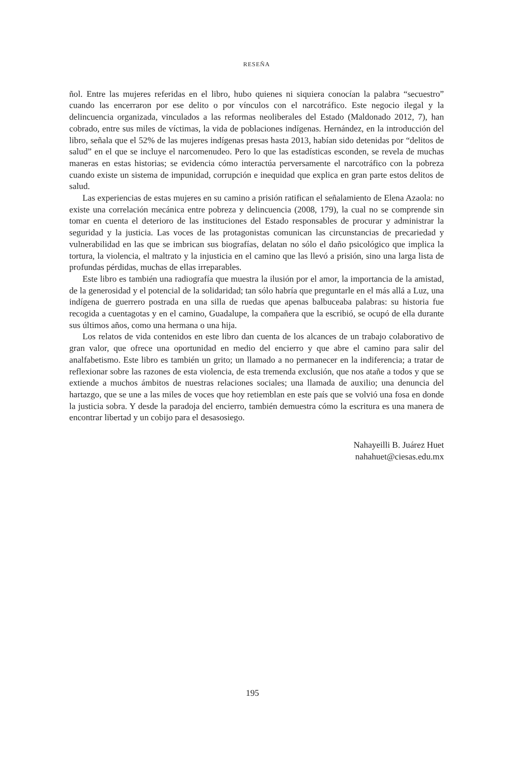RESEÑA
ñol. Entre las mujeres referidas en el libro, hubo quienes ni siquiera conocían la palabra “secuestro” cuando las encerraron por ese delito o por vínculos con el narcotráfico. Este negocio ilegal y la delincuencia organizada, vinculados a las reformas neoliberales del Estado (Maldonado 2012, 7), han cobrado, entre sus miles de víctimas, la vida de poblaciones indígenas. Hernández, en la introducción del libro, señala que el 52% de las mujeres indígenas presas hasta 2013, habían sido detenidas por “delitos de salud” en el que se incluye el narcomenudeo. Pero lo que las estadísticas esconden, se revela de muchas maneras en estas historias; se evidencia cómo interactúa perversamente el narcotráfico con la pobreza cuando existe un sistema de impunidad, corrupción e inequidad que explica en gran parte estos delitos de salud.
Las experiencias de estas mujeres en su camino a prisión ratifican el señalamiento de Elena Azaola: no existe una correlación mecánica entre pobreza y delincuencia (2008, 179), la cual no se comprende sin tomar en cuenta el deterioro de las instituciones del Estado responsables de procurar y administrar la seguridad y la justicia. Las voces de las protagonistas comunican las circunstancias de precariedad y vulnerabilidad en las que se imbrican sus biografías, delatan no sólo el daño psicológico que implica la tortura, la violencia, el maltrato y la injusticia en el camino que las llevó a prisión, sino una larga lista de profundas pérdidas, muchas de ellas irreparables.
Este libro es también una radiografía que muestra la ilusión por el amor, la importancia de la amistad, de la generosidad y el potencial de la solidaridad; tan sólo habría que preguntarle en el más allá a Luz, una indígena de guerrero postrada en una silla de ruedas que apenas balbuceaba palabras: su historia fue recogida a cuentagotas y en el camino, Guadalupe, la compañera que la escribió, se ocupó de ella durante sus últimos años, como una hermana o una hija.
Los relatos de vida contenidos en este libro dan cuenta de los alcances de un trabajo colaborativo de gran valor, que ofrece una oportunidad en medio del encierro y que abre el camino para salir del analfabetismo. Este libro es también un grito; un llamado a no permanecer en la indiferencia; a tratar de reflexionar sobre las razones de esta violencia, de esta tremenda exclusión, que nos atañe a todos y que se extiende a muchos ámbitos de nuestras relaciones sociales; una llamada de auxilio; una denuncia del hartazgo, que se une a las miles de voces que hoy retiemblan en este país que se volvió una fosa en donde la justicia sobra. Y desde la paradoja del encierro, también demuestra cómo la escritura es una manera de encontrar libertad y un cobijo para el desasosiego.
Nahayeilli B. Juárez Huet
nahahuet@ciesas.edu.mx
195